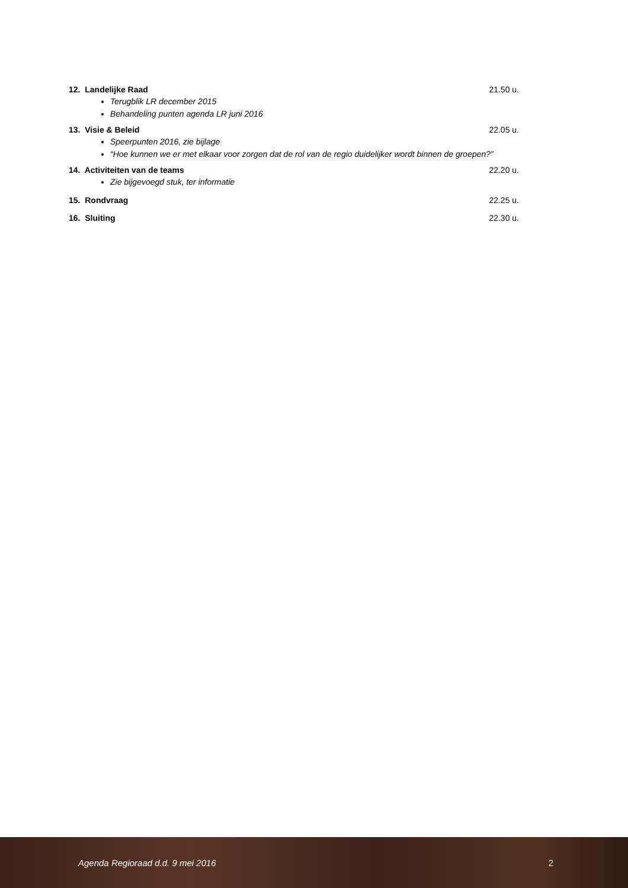12. Landelijke Raad 21.50 u.
Terugblik LR december 2015
Behandeling punten agenda LR juni 2016
13. Visie & Beleid 22.05 u.
Speerpunten 2016, zie bijlage
“Hoe kunnen we er met elkaar voor zorgen dat de rol van de regio duidelijker wordt binnen de groepen?”
14. Activiteiten van de teams 22.20 u.
Zie bijgevoegd stuk, ter informatie
15. Rondvraag 22.25 u.
16. Sluiting 22.30 u.
Agenda Regioraad d.d. 9 mei 2016 2